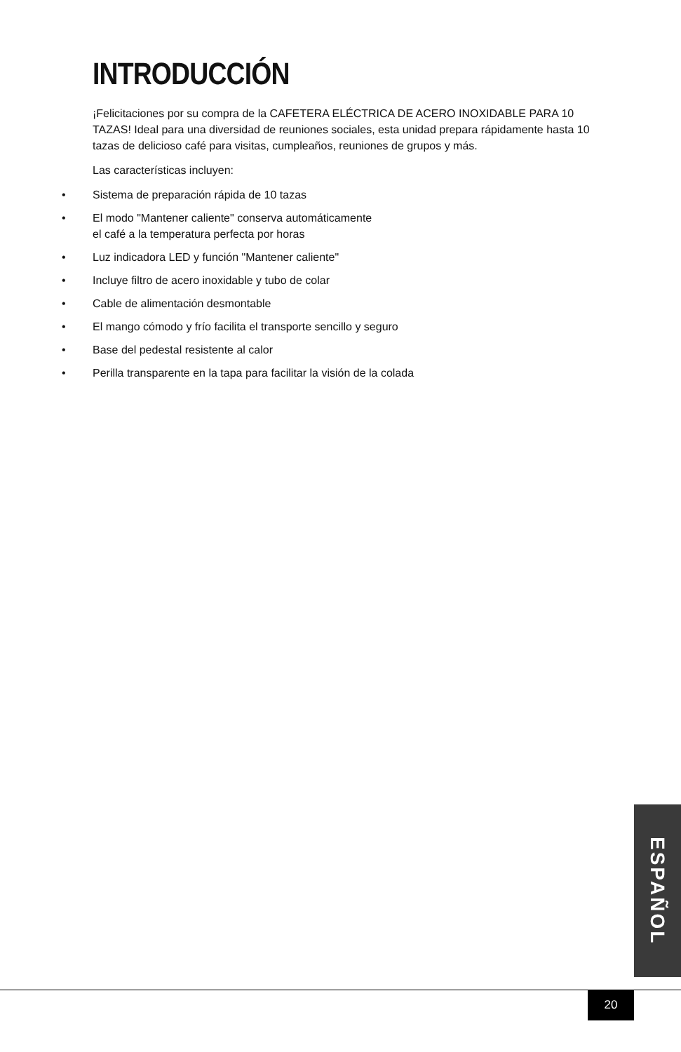INTRODUCCIÓN
¡Felicitaciones por su compra de la CAFETERA ELÉCTRICA DE ACERO INOXIDABLE PARA 10 TAZAS! Ideal para una diversidad de reuniones sociales, esta unidad prepara rápidamente hasta 10 tazas de delicioso café para visitas, cumpleaños, reuniones de grupos y más.
Las características incluyen:
• Sistema de preparación rápida de 10 tazas
• El modo "Mantener caliente" conserva automáticamente
el café a la temperatura perfecta por horas
• Luz indicadora LED y función "Mantener caliente"
• Incluye filtro de acero inoxidable y tubo de colar
• Cable de alimentación desmontable
• El mango cómodo y frío facilita el transporte sencillo y seguro
• Base del pedestal resistente al calor
• Perilla transparente en la tapa para facilitar la visión de la colada
ESPAÑOL
20